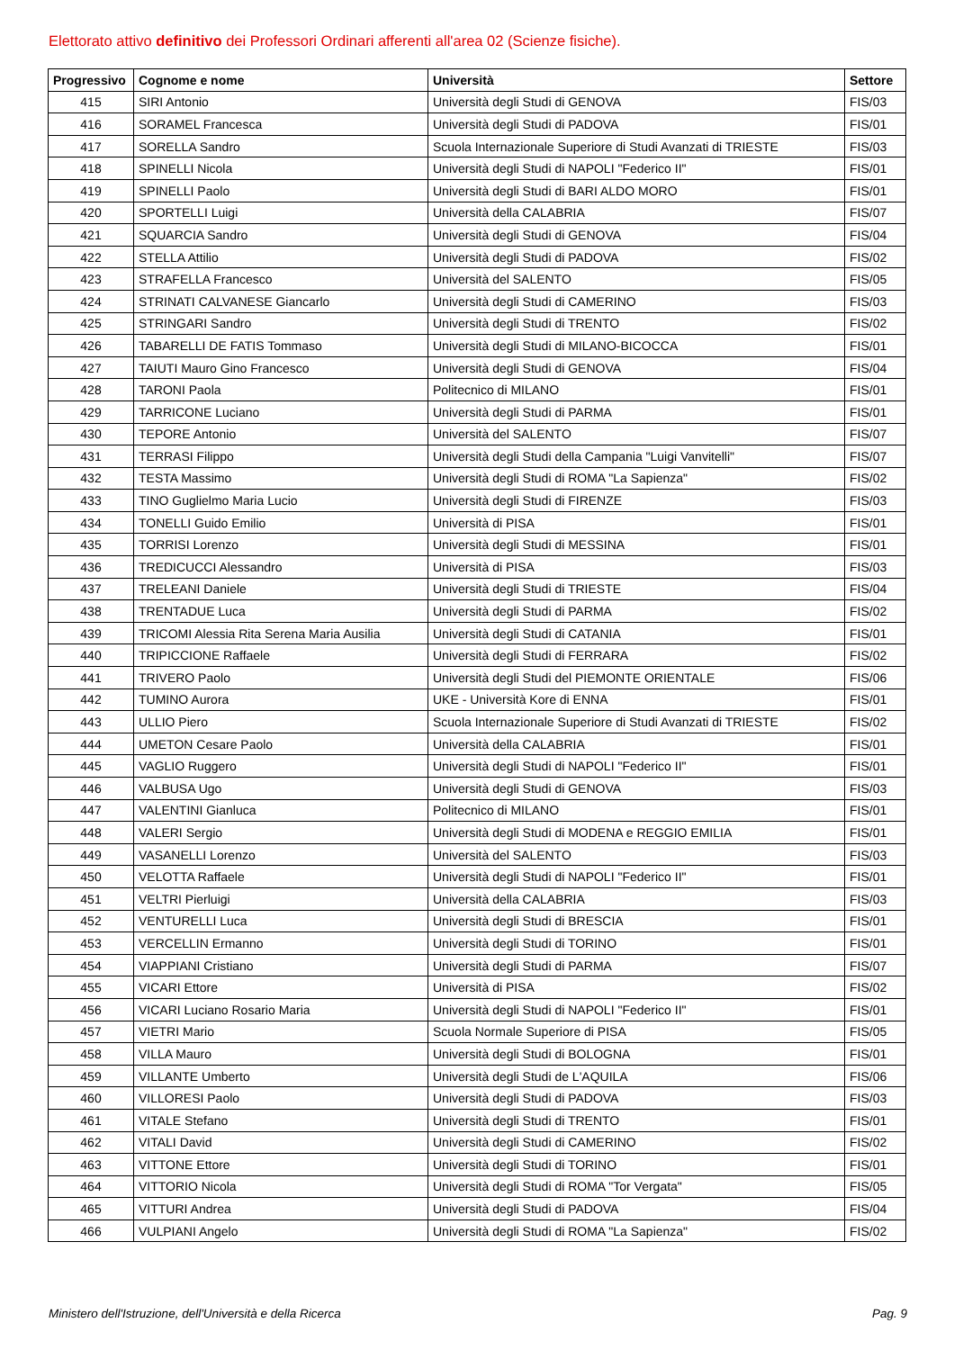Elettorato attivo definitivo dei Professori Ordinari afferenti all'area 02 (Scienze fisiche).
| Progressivo | Cognome e nome | Università | Settore |
| --- | --- | --- | --- |
| 415 | SIRI Antonio | Università degli Studi di GENOVA | FIS/03 |
| 416 | SORAMEL Francesca | Università degli Studi di PADOVA | FIS/01 |
| 417 | SORELLA Sandro | Scuola Internazionale Superiore di Studi Avanzati di TRIESTE | FIS/03 |
| 418 | SPINELLI Nicola | Università degli Studi di NAPOLI "Federico II" | FIS/01 |
| 419 | SPINELLI Paolo | Università degli Studi di BARI ALDO MORO | FIS/01 |
| 420 | SPORTELLI Luigi | Università della CALABRIA | FIS/07 |
| 421 | SQUARCIA Sandro | Università degli Studi di GENOVA | FIS/04 |
| 422 | STELLA Attilio | Università degli Studi di PADOVA | FIS/02 |
| 423 | STRAFELLA Francesco | Università del SALENTO | FIS/05 |
| 424 | STRINATI CALVANESE Giancarlo | Università degli Studi di CAMERINO | FIS/03 |
| 425 | STRINGARI Sandro | Università degli Studi di TRENTO | FIS/02 |
| 426 | TABARELLI DE FATIS Tommaso | Università degli Studi di MILANO-BICOCCA | FIS/01 |
| 427 | TAIUTI Mauro Gino Francesco | Università degli Studi di GENOVA | FIS/04 |
| 428 | TARONI Paola | Politecnico di MILANO | FIS/01 |
| 429 | TARRICONE Luciano | Università degli Studi di PARMA | FIS/01 |
| 430 | TEPORE Antonio | Università del SALENTO | FIS/07 |
| 431 | TERRASI Filippo | Università degli Studi della Campania "Luigi Vanvitelli" | FIS/07 |
| 432 | TESTA Massimo | Università degli Studi di ROMA "La Sapienza" | FIS/02 |
| 433 | TINO Guglielmo Maria Lucio | Università degli Studi di FIRENZE | FIS/03 |
| 434 | TONELLI Guido Emilio | Università di PISA | FIS/01 |
| 435 | TORRISI Lorenzo | Università degli Studi di MESSINA | FIS/01 |
| 436 | TREDICUCCI Alessandro | Università di PISA | FIS/03 |
| 437 | TRELEANI Daniele | Università degli Studi di TRIESTE | FIS/04 |
| 438 | TRENTADUE Luca | Università degli Studi di PARMA | FIS/02 |
| 439 | TRICOMI Alessia Rita Serena Maria Ausilia | Università degli Studi di CATANIA | FIS/01 |
| 440 | TRIPICCIONE Raffaele | Università degli Studi di FERRARA | FIS/02 |
| 441 | TRIVERO Paolo | Università degli Studi del PIEMONTE ORIENTALE | FIS/06 |
| 442 | TUMINO Aurora | UKE - Università Kore di ENNA | FIS/01 |
| 443 | ULLIO Piero | Scuola Internazionale Superiore di Studi Avanzati di TRIESTE | FIS/02 |
| 444 | UMETON Cesare Paolo | Università della CALABRIA | FIS/01 |
| 445 | VAGLIO Ruggero | Università degli Studi di NAPOLI "Federico II" | FIS/01 |
| 446 | VALBUSA Ugo | Università degli Studi di GENOVA | FIS/03 |
| 447 | VALENTINI Gianluca | Politecnico di MILANO | FIS/01 |
| 448 | VALERI Sergio | Università degli Studi di MODENA e REGGIO EMILIA | FIS/01 |
| 449 | VASANELLI Lorenzo | Università del SALENTO | FIS/03 |
| 450 | VELOTTA Raffaele | Università degli Studi di NAPOLI "Federico II" | FIS/01 |
| 451 | VELTRI Pierluigi | Università della CALABRIA | FIS/03 |
| 452 | VENTURELLI Luca | Università degli Studi di BRESCIA | FIS/01 |
| 453 | VERCELLIN Ermanno | Università degli Studi di TORINO | FIS/01 |
| 454 | VIAPPIANI Cristiano | Università degli Studi di PARMA | FIS/07 |
| 455 | VICARI Ettore | Università di PISA | FIS/02 |
| 456 | VICARI Luciano Rosario Maria | Università degli Studi di NAPOLI "Federico II" | FIS/01 |
| 457 | VIETRI Mario | Scuola Normale Superiore di PISA | FIS/05 |
| 458 | VILLA Mauro | Università degli Studi di BOLOGNA | FIS/01 |
| 459 | VILLANTE Umberto | Università degli Studi de L'AQUILA | FIS/06 |
| 460 | VILLORESI Paolo | Università degli Studi di PADOVA | FIS/03 |
| 461 | VITALE Stefano | Università degli Studi di TRENTO | FIS/01 |
| 462 | VITALI David | Università degli Studi di CAMERINO | FIS/02 |
| 463 | VITTONE Ettore | Università degli Studi di TORINO | FIS/01 |
| 464 | VITTORIO Nicola | Università degli Studi di ROMA "Tor Vergata" | FIS/05 |
| 465 | VITTURI Andrea | Università degli Studi di PADOVA | FIS/04 |
| 466 | VULPIANI Angelo | Università degli Studi di ROMA "La Sapienza" | FIS/02 |
Ministero dell'Istruzione, dell'Università e della Ricerca Pag. 9